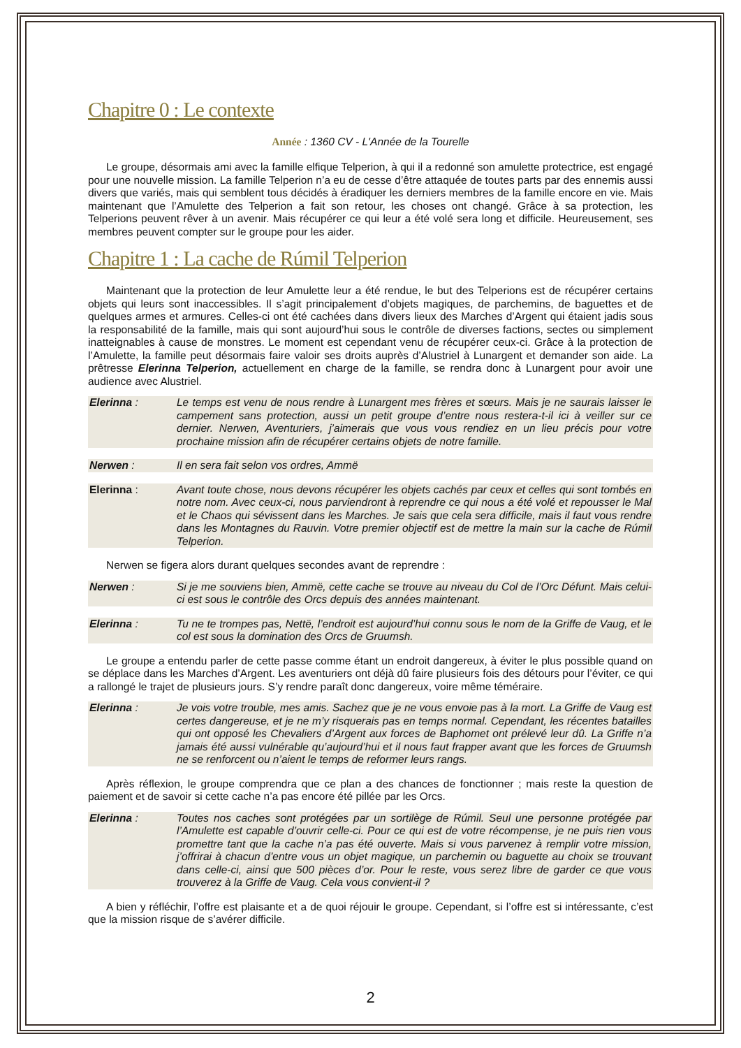Chapitre 0 : Le contexte
Année : 1360 CV - L'Année de la Tourelle
Le groupe, désormais ami avec la famille elfique Telperion, à qui il a redonné son amulette protectrice, est engagé pour une nouvelle mission. La famille Telperion n’a eu de cesse d’être attaquée de toutes parts par des ennemis aussi divers que variés, mais qui semblent tous décidés à éradiquer les derniers membres de la famille encore en vie. Mais maintenant que l’Amulette des Telperion a fait son retour, les choses ont changé. Grâce à sa protection, les Telperions peuvent rêver à un avenir. Mais récupérer ce qui leur a été volé sera long et difficile. Heureusement, ses membres peuvent compter sur le groupe pour les aider.
Chapitre 1 : La cache de Rúmil Telperion
Maintenant que la protection de leur Amulette leur a été rendue, le but des Telperions est de récupérer certains objets qui leurs sont inaccessibles. Il s’agit principalement d’objets magiques, de parchemins, de baguettes et de quelques armes et armures. Celles-ci ont été cachées dans divers lieux des Marches d’Argent qui étaient jadis sous la responsabilité de la famille, mais qui sont aujourd’hui sous le contrôle de diverses factions, sectes ou simplement inatteignables à cause de monstres. Le moment est cependant venu de récupérer ceux-ci. Grâce à la protection de l’Amulette, la famille peut désormais faire valoir ses droits auprès d’Alustriel à Lunargent et demander son aide. La prêtresse Elerinna Telperion, actuellement en charge de la famille, se rendra donc à Lunargent pour avoir une audience avec Alustriel.
Elerinna : Le temps est venu de nous rendre à Lunargent mes frères et sœurs. Mais je ne saurais laisser le campement sans protection, aussi un petit groupe d’entre nous restera-t-il ici à veiller sur ce dernier. Nerwen, Aventuriers, j’aimerais que vous vous rendiez en un lieu précis pour votre prochaine mission afin de récupérer certains objets de notre famille.
Nerwen : Il en sera fait selon vos ordres, Ammë
Elerinna : Avant toute chose, nous devons récupérer les objets cachés par ceux et celles qui sont tombés en notre nom. Avec ceux-ci, nous parviendront à reprendre ce qui nous a été volé et repousser le Mal et le Chaos qui sévissent dans les Marches. Je sais que cela sera difficile, mais il faut vous rendre dans les Montagnes du Rauvin. Votre premier objectif est de mettre la main sur la cache de Rúmil Telperion.
Nerwen se figera alors durant quelques secondes avant de reprendre :
Nerwen : Si je me souviens bien, Ammë, cette cache se trouve au niveau du Col de l’Orc Défunt. Mais celui-ci est sous le contrôle des Orcs depuis des années maintenant.
Elerinna : Tu ne te trompes pas, Nettë, l’endroit est aujourd’hui connu sous le nom de la Griffe de Vaug, et le col est sous la domination des Orcs de Gruumsh.
Le groupe a entendu parler de cette passe comme étant un endroit dangereux, à éviter le plus possible quand on se déplace dans les Marches d’Argent. Les aventuriers ont déjà dû faire plusieurs fois des détours pour l’éviter, ce qui a rallongé le trajet de plusieurs jours. S’y rendre paraît donc dangereux, voire même téméraire.
Elerinna : Je vois votre trouble, mes amis. Sachez que je ne vous envoie pas à la mort. La Griffe de Vaug est certes dangereuse, et je ne m’y risquerais pas en temps normal. Cependant, les récentes batailles qui ont opposé les Chevaliers d’Argent aux forces de Baphomet ont prélevé leur dû. La Griffe n’a jamais été aussi vulnérable qu’aujourd’hui et il nous faut frapper avant que les forces de Gruumsh ne se renforcent ou n’aient le temps de reformer leurs rangs.
Après réflexion, le groupe comprendra que ce plan a des chances de fonctionner ; mais reste la question de paiement et de savoir si cette cache n’a pas encore été pillée par les Orcs.
Elerinna : Toutes nos caches sont protégées par un sortilège de Rúmil. Seul une personne protégée par l’Amulette est capable d’ouvrir celle-ci. Pour ce qui est de votre récompense, je ne puis rien vous promettre tant que la cache n’a pas été ouverte. Mais si vous parvenez à remplir votre mission, j’offrirai à chacun d’entre vous un objet magique, un parchemin ou baguette au choix se trouvant dans celle-ci, ainsi que 500 pièces d’or. Pour le reste, vous serez libre de garder ce que vous trouverez à la Griffe de Vaug. Cela vous convient-il ?
A bien y réfléchir, l’offre est plaisante et a de quoi réjouir le groupe. Cependant, si l’offre est si intéressante, c’est que la mission risque de s’avérer difficile.
2